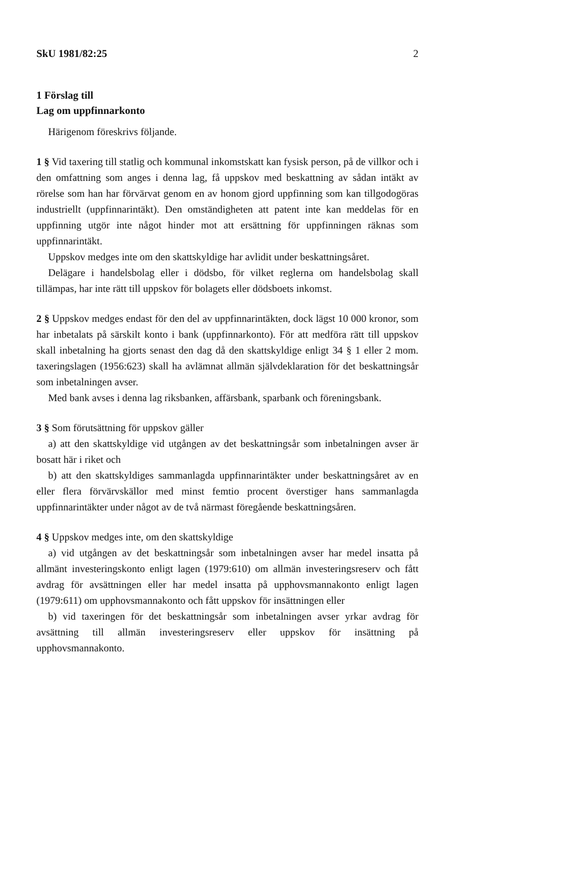SkU 1981/82:25 2
1 Förslag till
Lag om uppfinnarkonto
Härigenom föreskrivs följande.
1 § Vid taxering till statlig och kommunal inkomstskatt kan fysisk person, på de villkor och i den omfattning som anges i denna lag, få uppskov med beskattning av sådan intäkt av rörelse som han har förvärvat genom en av honom gjord uppfinning som kan tillgodogöras industriellt (uppfinnarintäkt). Den omständigheten att patent inte kan meddelas för en uppfinning utgör inte något hinder mot att ersättning för uppfinningen räknas som uppfinnarintäkt.
Uppskov medges inte om den skattskyldige har avlidit under beskattningsåret.
Delägare i handelsbolag eller i dödsbo, för vilket reglerna om handelsbolag skall tillämpas, har inte rätt till uppskov för bolagets eller dödsboets inkomst.
2 § Uppskov medges endast för den del av uppfinnarintäkten, dock lägst 10 000 kronor, som har inbetalats på särskilt konto i bank (uppfinnarkonto). För att medföra rätt till uppskov skall inbetalning ha gjorts senast den dag då den skattskyldige enligt 34 § 1 eller 2 mom. taxeringslagen (1956:623) skall ha avlämnat allmän självdeklaration för det beskattningsår som inbetalningen avser.
Med bank avses i denna lag riksbanken, affärsbank, sparbank och föreningsbank.
3 § Som förutsättning för uppskov gäller
a) att den skattskyldige vid utgången av det beskattningsår som inbetalningen avser är bosatt här i riket och
b) att den skattskyldiges sammanlagda uppfinnarintäkter under beskattningsåret av en eller flera förvärvskällor med minst femtio procent överstiger hans sammanlagda uppfinnarintäkter under något av de två närmast föregående beskattningsåren.
4 § Uppskov medges inte, om den skattskyldige
a) vid utgången av det beskattningsår som inbetalningen avser har medel insatta på allmänt investeringskonto enligt lagen (1979:610) om allmän investeringsreserv och fått avdrag för avsättningen eller har medel insatta på upphovsmannakonto enligt lagen (1979:611) om upphovsmannakonto och fått uppskov för insättningen eller
b) vid taxeringen för det beskattningsår som inbetalningen avser yrkar avdrag för avsättning till allmän investeringsreserv eller uppskov för insättning på upphovsmannakonto.